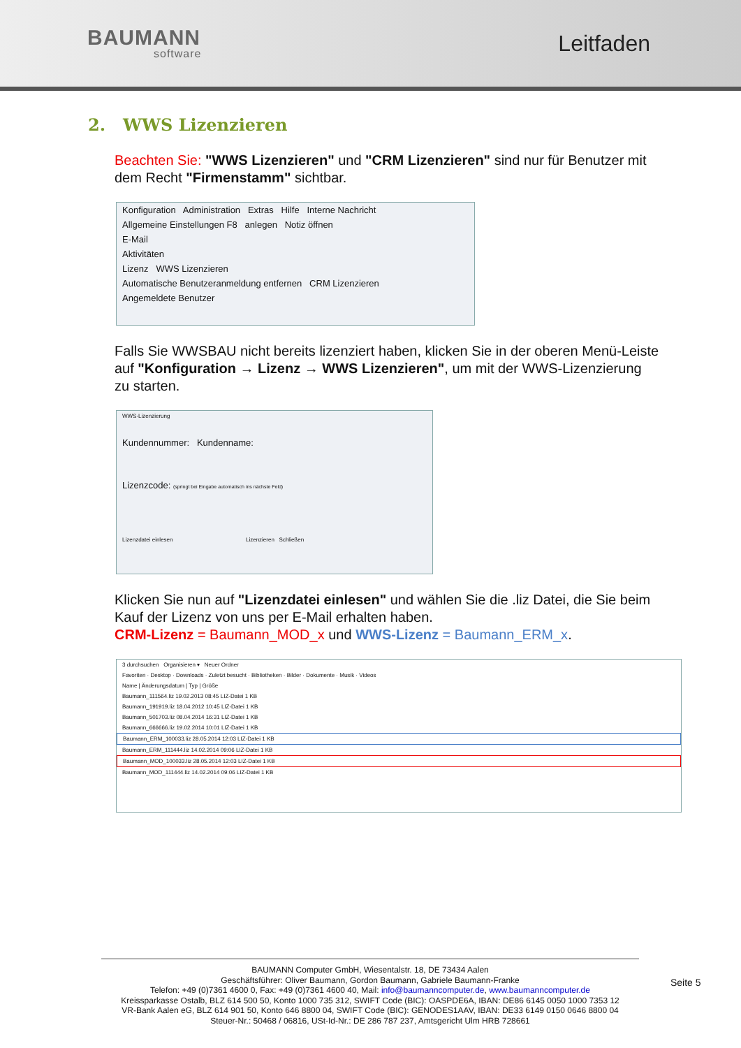BAUMANN
software
Leitfaden
2. WWS Lizenzieren
Beachten Sie: "WWS Lizenzieren" und "CRM Lizenzieren" sind nur für Benutzer mit dem Recht "Firmenstamm" sichtbar.
Konfiguration Administration Extras Hilfe Interne Nachricht
Allgemeine Einstellungen F8 anlegen Notiz öffnen
E-Mail
Aktivitäten
Lizenz WWS Lizenzieren
Automatische Benutzeranmeldung entfernen CRM Lizenzieren
Angemeldete Benutzer
Falls Sie WWSBAU nicht bereits lizenziert haben, klicken Sie in der oberen Menü-Leiste auf "Konfiguration → Lizenz → WWS Lizenzieren", um mit der WWS-Lizenzierung zu starten.
WWS-Lizenzierung
Kundennummer: Kundenname:
Lizenzcode: (springt bei Eingabe automatisch ins nächste Feld)
Lizenzdatei einlesen Lizenzieren Schließen
Klicken Sie nun auf "Lizenzdatei einlesen" und wählen Sie die .liz Datei, die Sie beim Kauf der Lizenz von uns per E-Mail erhalten haben.
CRM-Lizenz = Baumann_MOD_x und WWS-Lizenz = Baumann_ERM_x.
3 durchsuchen Organisieren ▾ Neuer Ordner
Favoriten · Desktop · Downloads · Zuletzt besucht · Bibliotheken · Bilder · Dokumente · Musik · Videos
Name | Änderungsdatum | Typ | Größe
Baumann_111564.liz 19.02.2013 08:45 LIZ-Datei 1 KB
Baumann_191919.liz 18.04.2012 10:45 LIZ-Datei 1 KB
Baumann_501703.liz 08.04.2014 16:31 LIZ-Datei 1 KB
Baumann_666666.liz 19.02.2014 10:01 LIZ-Datei 1 KB
Baumann_ERM_100033.liz 28.05.2014 12:03 LIZ-Datei 1 KB
Baumann_ERM_111444.liz 14.02.2014 09:06 LIZ-Datei 1 KB
Baumann_MOD_100033.liz 28.05.2014 12:03 LIZ-Datei 1 KB
Baumann_MOD_111444.liz 14.02.2014 09:06 LIZ-Datei 1 KB
BAUMANN Computer GmbH, Wiesentalstr. 18, DE 73434 Aalen
Geschäftsführer: Oliver Baumann, Gordon Baumann, Gabriele Baumann-Franke
Telefon: +49 (0)7361 4600 0, Fax: +49 (0)7361 4600 40, Mail: info@baumanncomputer.de, www.baumanncomputer.de
Kreissparkasse Ostalb, BLZ 614 500 50, Konto 1000 735 312, SWIFT Code (BIC): OASPDE6A, IBAN: DE86 6145 0050 1000 7353 12
VR-Bank Aalen eG, BLZ 614 901 50, Konto 646 8800 04, SWIFT Code (BIC): GENODES1AAV, IBAN: DE33 6149 0150 0646 8800 04
Steuer-Nr.: 50468 / 06816, USt-Id-Nr.: DE 286 787 237, Amtsgericht Ulm HRB 728661
Seite 5